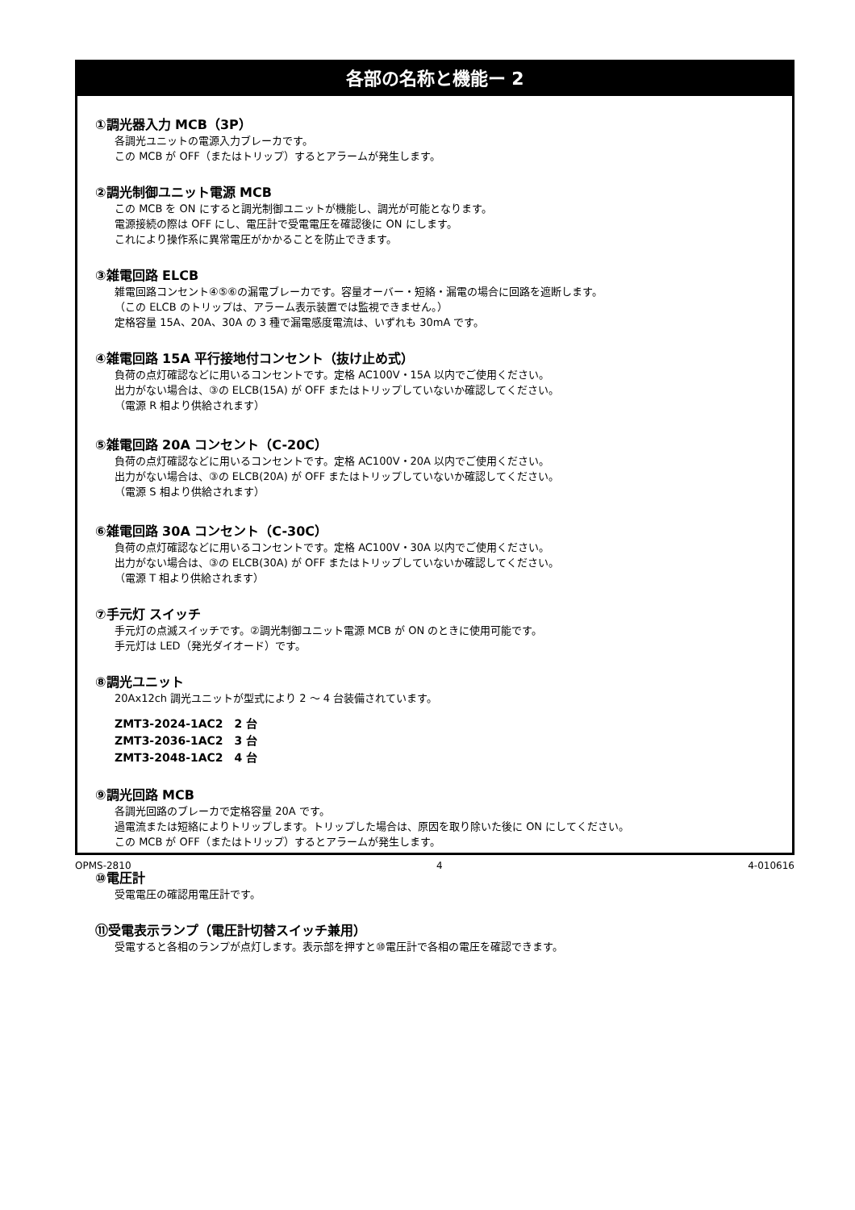各部の名称と機能ー 2
①調光器入力 MCB（3P）
各調光ユニットの電源入力ブレーカです。
この MCB が OFF（またはトリップ）するとアラームが発生します。
②調光制御ユニット電源 MCB
この MCB を ON にすると調光制御ユニットが機能し、調光が可能となります。
電源接続の際は OFF にし、電圧計で受電電圧を確認後に ON にします。
これにより操作系に異常電圧がかかることを防止できます。
③雑電回路 ELCB
雑電回路コンセント④⑤⑥の漏電ブレーカです。容量オーバー・短絡・漏電の場合に回路を遮断します。
（この ELCB のトリップは、アラーム表示装置では監視できません。）
定格容量 15A、20A、30A の 3 種で漏電感度電流は、いずれも 30mA です。
④雑電回路 15A 平行接地付コンセント（抜け止め式）
負荷の点灯確認などに用いるコンセントです。定格 AC100V・15A 以内でご使用ください。
出力がない場合は、③の ELCB(15A) が OFF またはトリップしていないか確認してください。
（電源 R 相より供給されます）
⑤雑電回路 20A コンセント（C-20C）
負荷の点灯確認などに用いるコンセントです。定格 AC100V・20A 以内でご使用ください。
出力がない場合は、③の ELCB(20A) が OFF またはトリップしていないか確認してください。
（電源 S 相より供給されます）
⑥雑電回路 30A コンセント（C-30C）
負荷の点灯確認などに用いるコンセントです。定格 AC100V・30A 以内でご使用ください。
出力がない場合は、③の ELCB(30A) が OFF またはトリップしていないか確認してください。
（電源 T 相より供給されます）
⑦手元灯 スイッチ
手元灯の点滅スイッチです。②調光制御ユニット電源 MCB が ON のときに使用可能です。
手元灯は LED（発光ダイオード）です。
⑧調光ユニット
20Ax12ch 調光ユニットが型式により 2 ～ 4 台装備されています。
ZMT3-2024-1AC2　2 台
ZMT3-2036-1AC2　3 台
ZMT3-2048-1AC2　4 台
⑨調光回路 MCB
各調光回路のブレーカで定格容量 20A です。
過電流または短絡によりトリップします。トリップした場合は、原因を取り除いた後に ON にしてください。
この MCB が OFF（またはトリップ）するとアラームが発生します。
⑩電圧計
受電電圧の確認用電圧計です。
⑪受電表示ランプ（電圧計切替スイッチ兼用）
受電すると各相のランプが点灯します。表示部を押すと⑩電圧計で各相の電圧を確認できます。
OPMS-2810 4 4-010616